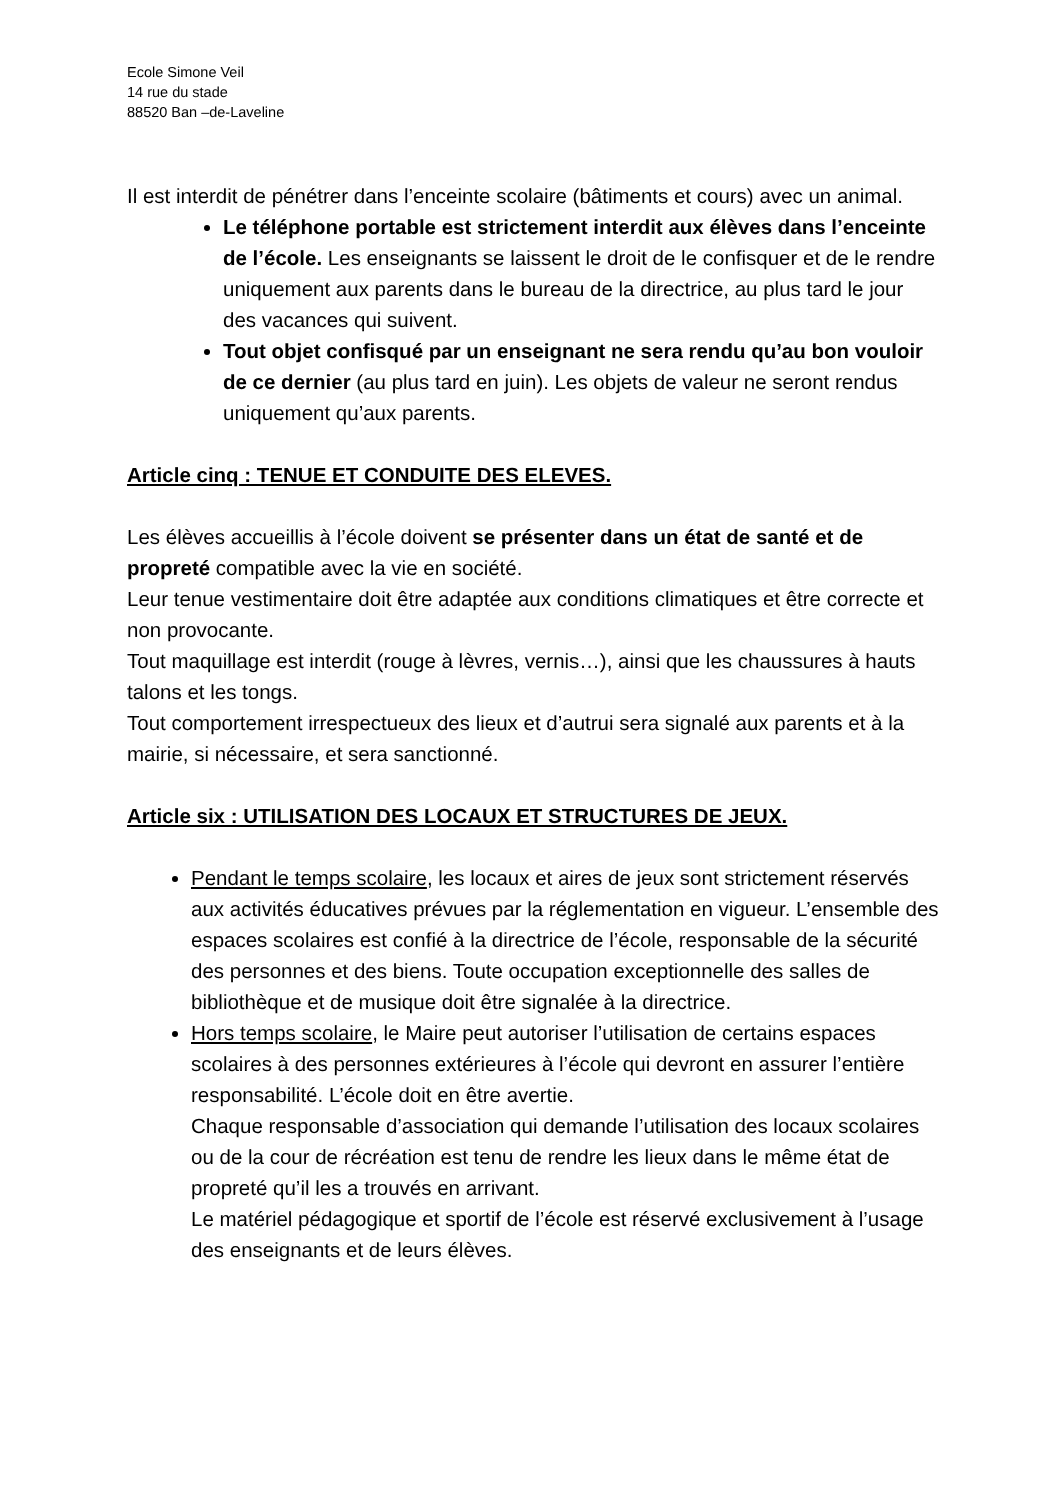Ecole Simone Veil
14 rue du stade
88520 Ban –de-Laveline
Il est interdit de pénétrer dans l’enceinte scolaire (bâtiments et cours) avec un animal.
Le téléphone portable est strictement interdit aux élèves dans l’enceinte de l’école. Les enseignants se laissent le droit de le confisquer et de le rendre uniquement aux parents dans le bureau de la directrice, au plus tard le jour des vacances qui suivent.
Tout objet confisqué par un enseignant ne sera rendu qu’au bon vouloir de ce dernier (au plus tard en juin). Les objets de valeur ne seront rendus uniquement qu’aux parents.
Article cinq : TENUE ET CONDUITE DES ELEVES.
Les élèves accueillis à l’école doivent se présenter dans un état de santé et de propreté compatible avec la vie en société.
Leur tenue vestimentaire doit être adaptée aux conditions climatiques et être correcte et non provocante.
Tout maquillage est interdit (rouge à lèvres, vernis…), ainsi que les chaussures à hauts talons et les tongs.
Tout comportement irrespectueux des lieux et d’autrui sera signalé aux parents et à la mairie, si nécessaire, et sera sanctionné.
Article six : UTILISATION DES LOCAUX ET STRUCTURES DE JEUX.
Pendant le temps scolaire, les locaux et aires de jeux sont strictement réservés aux activités éducatives prévues par la réglementation en vigueur. L’ensemble des espaces scolaires est confié à la directrice de l’école, responsable de la sécurité des personnes et des biens. Toute occupation exceptionnelle des salles de bibliothèque et de musique doit être signalée à la directrice.
Hors temps scolaire, le Maire peut autoriser l’utilisation de certains espaces scolaires à des personnes extérieures à l’école qui devront en assurer l’entière responsabilité. L’école doit en être avertie.
Chaque responsable d’association qui demande l’utilisation des locaux scolaires ou de la cour de récréation est tenu de rendre les lieux dans le même état de propreté qu’il les a trouvés en arrivant.
Le matériel pédagogique et sportif de l’école est réservé exclusivement à l’usage des enseignants et de leurs élèves.